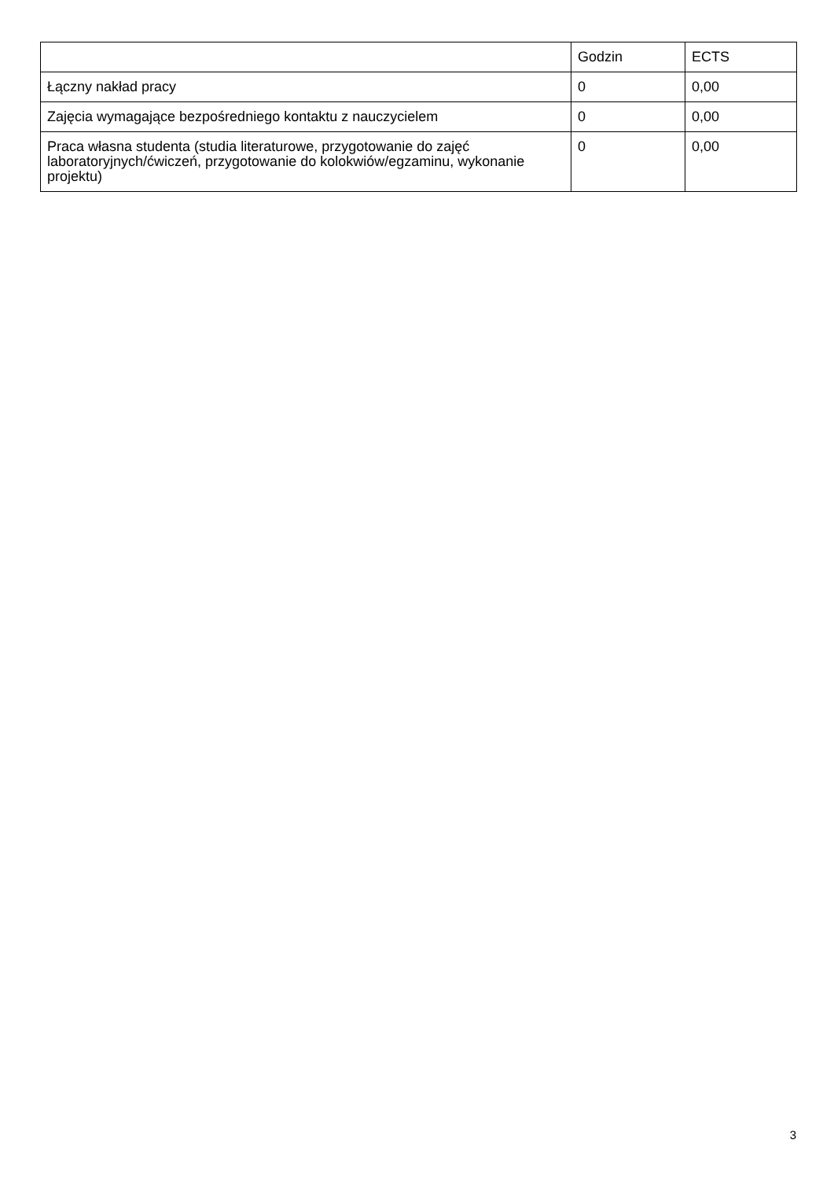| | Godzin | ECTS |
| --- | --- | --- |
| Łączny nakład pracy | 0 | 0,00 |
| Zajęcia wymagające bezpośredniego kontaktu z nauczycielem | 0 | 0,00 |
| Praca własna studenta (studia literaturowe, przygotowanie do zajęć laboratoryjnych/ćwiczeń, przygotowanie do kolokwiów/egzaminu, wykonanie projektu) | 0 | 0,00 |
3